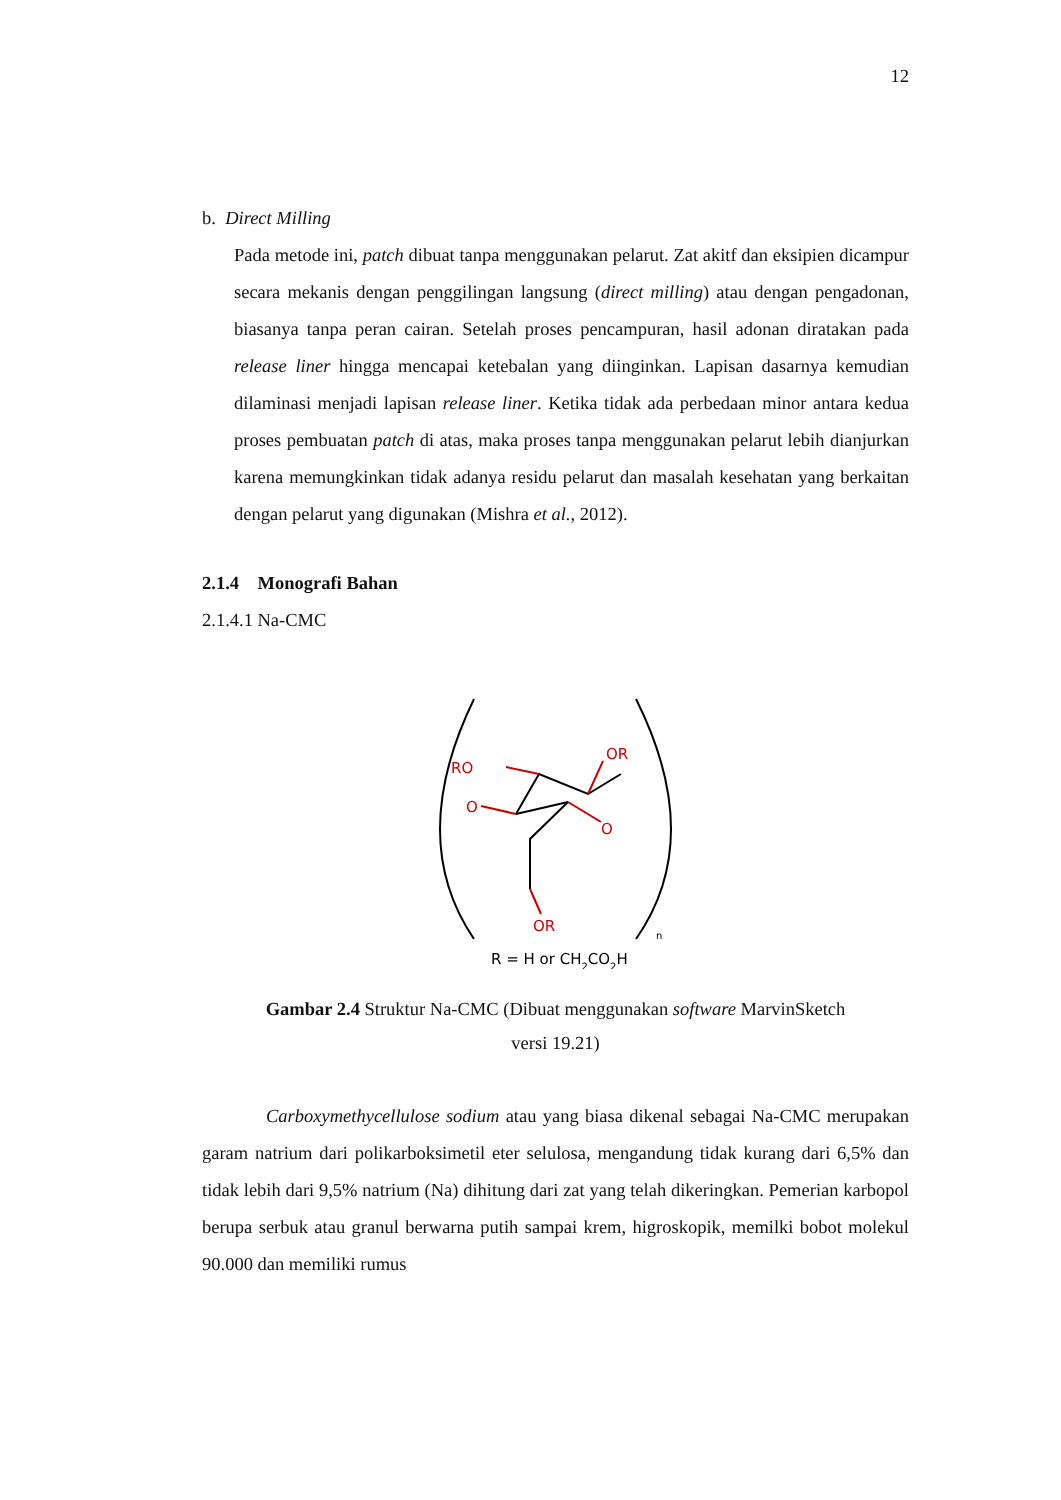12
b. Direct Milling
Pada metode ini, patch dibuat tanpa menggunakan pelarut. Zat akitf dan eksipien dicampur secara mekanis dengan penggilingan langsung (direct milling) atau dengan pengadonan, biasanya tanpa peran cairan. Setelah proses pencampuran, hasil adonan diratakan pada release liner hingga mencapai ketebalan yang diinginkan. Lapisan dasarnya kemudian dilaminasi menjadi lapisan release liner. Ketika tidak ada perbedaan minor antara kedua proses pembuatan patch di atas, maka proses tanpa menggunakan pelarut lebih dianjurkan karena memungkinkan tidak adanya residu pelarut dan masalah kesehatan yang berkaitan dengan pelarut yang digunakan (Mishra et al., 2012).
2.1.4 Monografi Bahan
2.1.4.1 Na-CMC
RO
OR
O
O
OR
n
R = H or CH2CO2H
Gambar 2.4 Struktur Na-CMC (Dibuat menggunakan software MarvinSketch
versi 19.21)
Carboxymethycellulose sodium atau yang biasa dikenal sebagai Na-CMC merupakan garam natrium dari polikarboksimetil eter selulosa, mengandung tidak kurang dari 6,5% dan tidak lebih dari 9,5% natrium (Na) dihitung dari zat yang telah dikeringkan. Pemerian karbopol berupa serbuk atau granul berwarna putih sampai krem, higroskopik, memilki bobot molekul 90.000 dan memiliki rumus